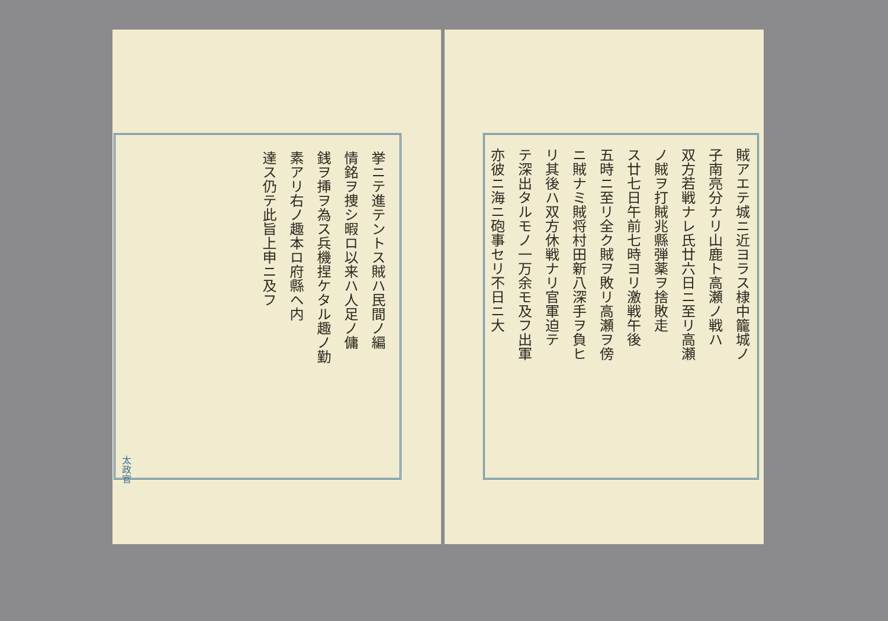賊アエテ城ニ近ヨラス棣中籠城ノ
子南亮分ナリ山鹿ト高瀬ノ戦ハ
双方若戦ナレ氏廿六日ニ至リ高瀬
ノ賊ヲ打賊兆縣弾薬ヲ捨敗走
ス廿七日午前七時ヨリ激戦午後
五時ニ至リ全ク賊ヲ敗リ高瀬ヲ傍
ニ賊ナミ賊将村田新八深手ヲ負ヒ
リ其後ハ双方休戦ナリ官軍迫テ
テ深出タルモノ一万余モ及フ出軍
亦彼ニ海ニ砲事セリ不日ニ大
挙ニテ進テントス賊ハ民間ノ編
情銘ヲ捜シ暇ロ以来ハ人足ノ傭
銭ヲ挿ヲ為ス兵機捏ケタル趣ノ勤
素アリ右ノ趣本ロ府縣ヘ内
達ス仍テ此旨上申ニ及フ
太政官